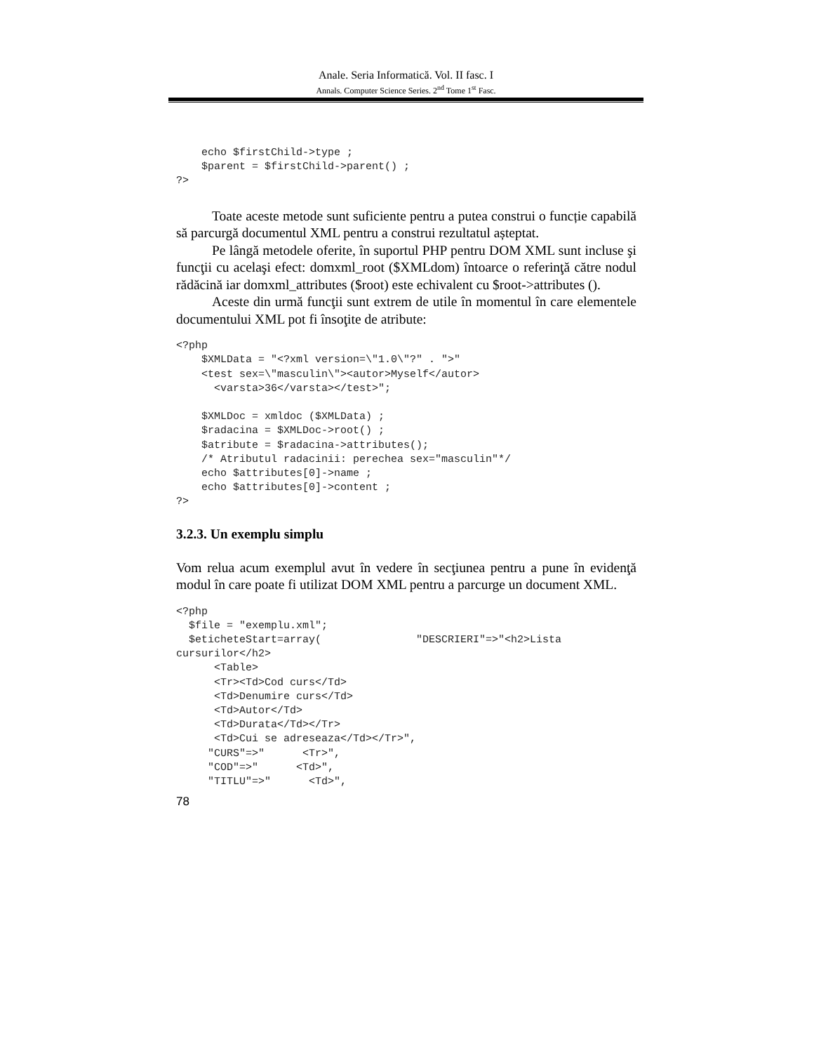Anale. Seria Informatică. Vol. II fasc. I
Annals. Computer Science Series. 2<sup>nd</sup> Tome 1<sup>st</sup> Fasc.
    echo $firstChild->type ;
    $parent = $firstChild->parent() ;
?>
Toate aceste metode sunt suficiente pentru a putea construi o funcție capabilă să parcurgă documentul XML pentru a construi rezultatul așteptat.
Pe lângă metodele oferite, în suportul PHP pentru DOM XML sunt incluse şi funcţii cu acelaşi efect: domxml_root ($XMLdom) întoarce o referinţă către nodul rădăcină iar domxml_attributes ($root) este echivalent cu $root->attributes ().
Aceste din urmă funcţii sunt extrem de utile în momentul în care elementele documentului XML pot fi însoţite de atribute:
<?php
    $XMLData = "<?xml version=\"1.0\"?" . ">"
    <test sex=\"masculin\"><autor>Myself</autor>
      <varsta>36</varsta></test>";

    $XMLDoc = xmldoc ($XMLData) ;
    $radacina = $XMLDoc->root() ;
    $atribute = $radacina->attributes();
    /* Atributul radacinii: perechea sex="masculin"*/
    echo $attributes[0]->name ;
    echo $attributes[0]->content ;
?>
3.2.3. Un exemplu simplu
Vom relua acum exemplul avut în vedere în secţiunea pentru a pune în evidenţă modul în care poate fi utilizat DOM XML pentru a parcurge un document XML.
<?php
  $file = "exemplu.xml";
  $eticheteStart=array(               "DESCRIERI"=>"<h2>Lista
cursurilor</h2>
      <Table>
      <Tr><Td>Cod curs</Td>
      <Td>Denumire curs</Td>
      <Td>Autor</Td>
      <Td>Durata</Td></Tr>
      <Td>Cui se adreseaza</Td></Tr>",
     "CURS"=>"      <Tr>",
     "COD"=>"      <Td>",
     "TITLU"=>"      <Td>",
78